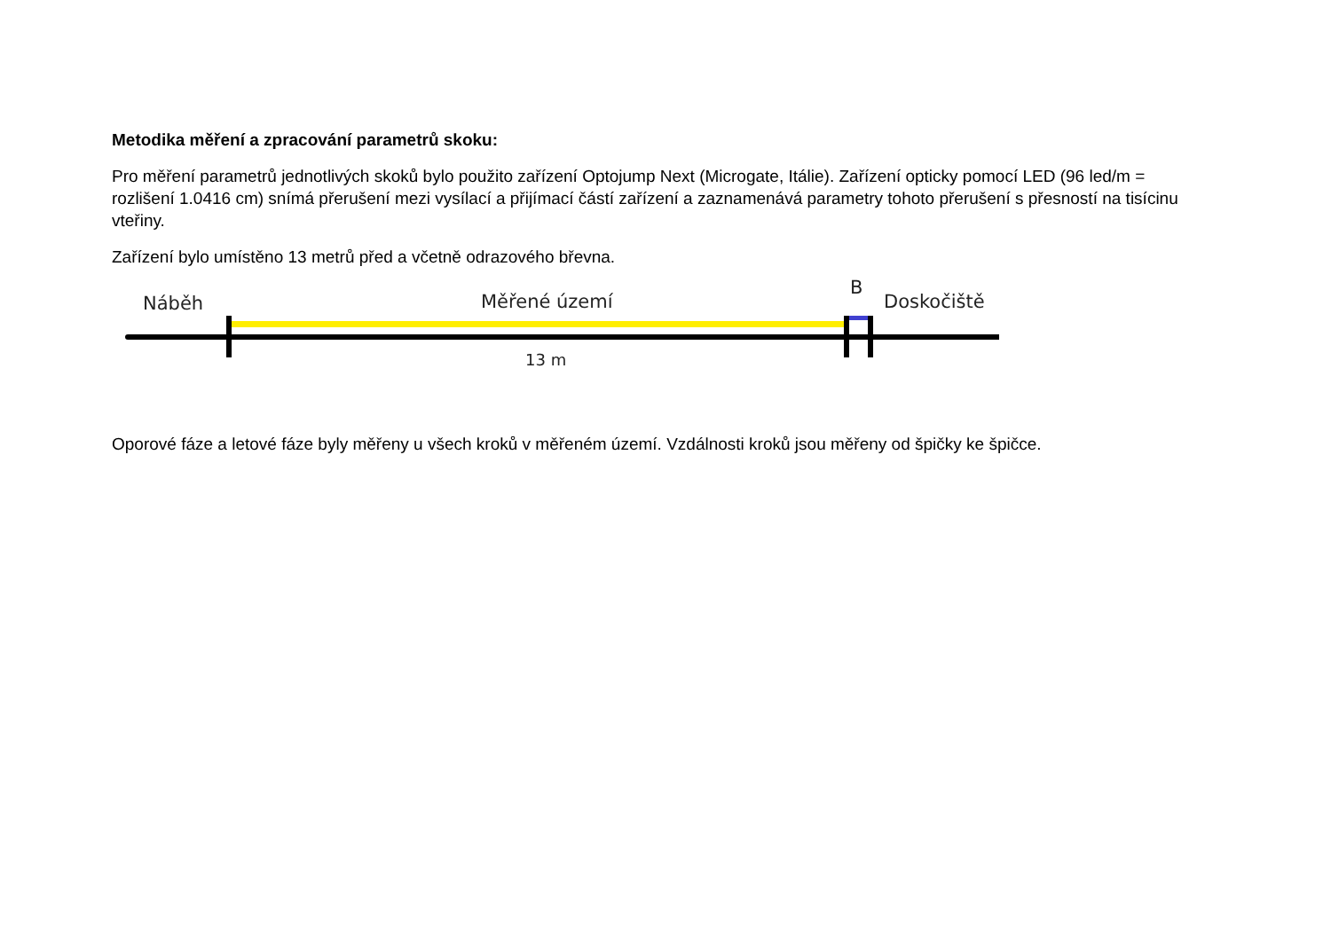Metodika měření a zpracování parametrů skoku:
Pro měření parametrů jednotlivých skoků bylo použito zařízení Optojump Next (Microgate, Itálie). Zařízení opticky pomocí LED (96 led/m = rozlišení 1.0416 cm) snímá přerušení mezi vysílací a přijímací částí zařízení a zaznamenává parametry tohoto přerušení s přesností na tisícinu vteřiny.
Zařízení bylo umístěno 13 metrů před a včetně odrazového břevna.
Náběh Měřené území
B
Doskočiště
13 m
Oporové fáze a letové fáze byly měřeny u všech kroků v měřeném území. Vzdálnosti kroků jsou měřeny od špičky ke špičce.